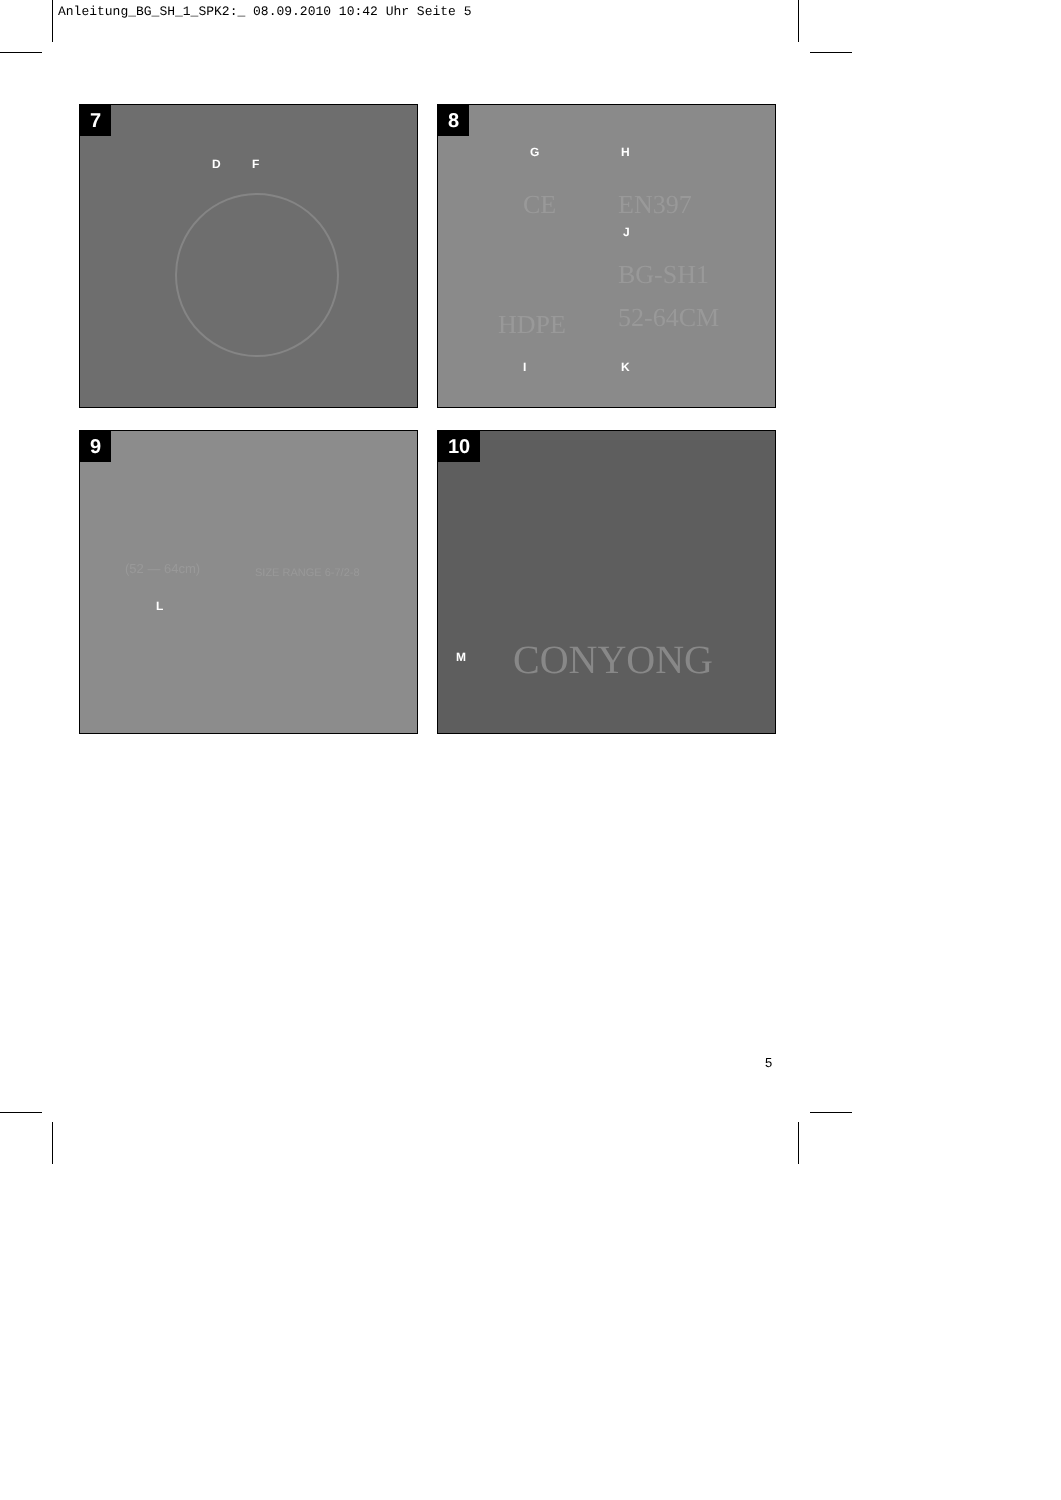Anleitung_BG_SH_1_SPK2:_ 08.09.2010 10:42 Uhr Seite 5
7
D F
8
G H
CE EN397
J
BG-SH1
HDPE 52-64CM
I K
9
(52 — 64cm) SIZE RANGE 6-7/2-8
L
10
M CONYONG
5